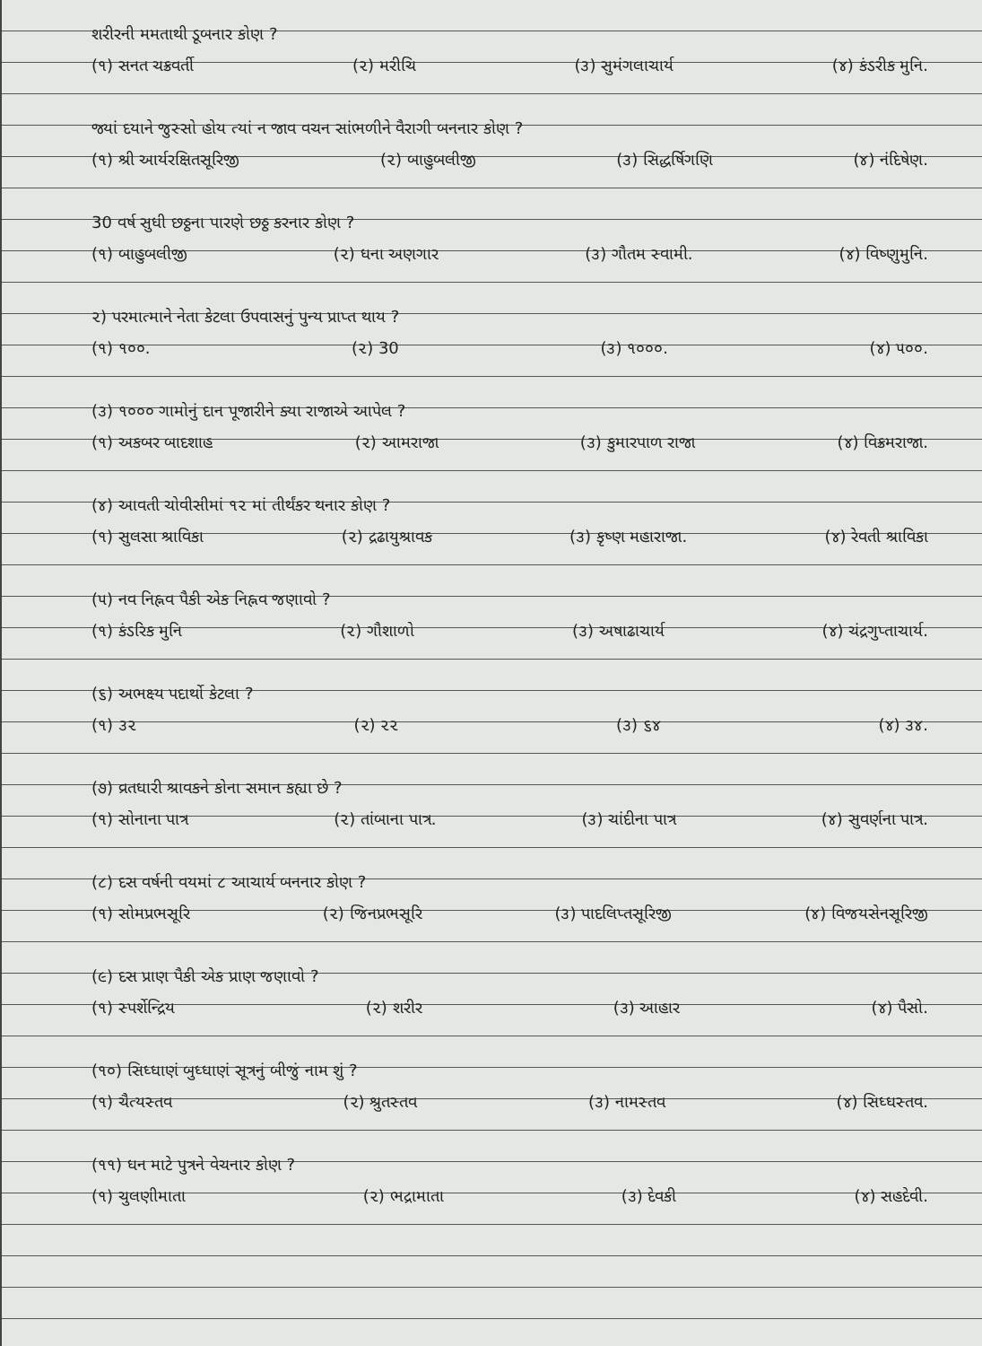શરીરની મમતાથી ડૂબનાર કોણ ?
(૧) સનત ચક્રવર્તી (૨) મરીચિ (૩) સુમંગલાચાર્ય (૪) કંડરીક મુનિ.
જ્યાં દયાને જુસ્સો હોય ત્યાં ન જાવ વચન સાંભળીને વૈરાગી બનનાર કોણ ?
(૧) શ્રી આર્યરક્ષિતસૂરિજી (૨) બાહુબલીજી (૩) સિદ્ધર્ષિગણિ (૪) નંદિષેણ.
30 વર્ષ સુધી છઠ્ઠના પારણે છઠ્ઠ કરનાર કોણ ?
(૧) બાહુબલીજી (૨) ધના અણગાર (૩) ગૌતમ સ્વામી. (૪) વિષ્ણુમુનિ.
૨) પરમાત્માને નેતા કેટલા ઉપવાસનું પુન્ય પ્રાપ્ત થાય ?
(૧) ૧૦૦. (૨) 30 (૩) ૧૦૦૦. (૪) ૫૦૦.
(૩) ૧૦૦૦ ગામોનું દાન પૂજારીને ક્યા રાજાએ આપેલ ?
(૧) અકબર બાદશાહ (૨) આમરાજા (૩) કુમારપાળ રાજા (૪) વિક્રમરાજા.
(૪) આવતી ચોવીસીમાં ૧૨ માં તીર્થંકર થનાર કોણ ?
(૧) સુલસા શ્રાવિકા (૨) દ્રઢાયુશ્રાવક (૩) કૃષ્ણ મહારાજા. (૪) રેવતી શ્રાવિકા
(૫) નવ નિહ્નવ પૈકી એક નિહ્નવ જણાવો ?
(૧) કંડરિક મુનિ (૨) ગૌશાળો (૩) અષાઢાચાર્ય (૪) ચંદ્રગુપ્તાચાર્ય.
(૬) અભક્ષ્ય પદાર્થો કેટલા ?
(૧) ૩૨ (૨) ૨૨ (૩) ૬૪ (૪) ૩૪.
(૭) વ્રતધારી શ્રાવકને કોના સમાન કહ્યા છે ?
(૧) સોનાના પાત્ર (૨) તાંબાના પાત્ર. (૩) ચાંદીના પાત્ર (૪) સુવર્ણના પાત્ર.
(૮) દસ વર્ષની વયમાં ૮ આચાર્ય બનનાર કોણ ?
(૧) સોમપ્રભસૂરિ (૨) જિનપ્રભસૂરિ (૩) પાદલિપ્તસૂરિજી (૪) વિજયસેનસૂરિજી
(૯) દસ પ્રાણ પૈકી એક પ્રાણ જણાવો ?
(૧) સ્પર્શેન્દ્રિય (૨) શરીર (૩) આહાર (૪) પૈસો.
(૧૦) સિધ્ધાણં બુધ્ધાણં સૂત્રનું બીજું નામ શું ?
(૧) ચૈત્યસ્તવ (૨) શ્રુતસ્તવ (૩) નામસ્તવ (૪) સિધ્ધસ્તવ.
(૧૧) ધન માટે પુત્રને વેચનાર કોણ ?
(૧) ચુલણીમાતા (૨) ભદ્રામાતા (૩) દેવકી (૪) સહદેવી.